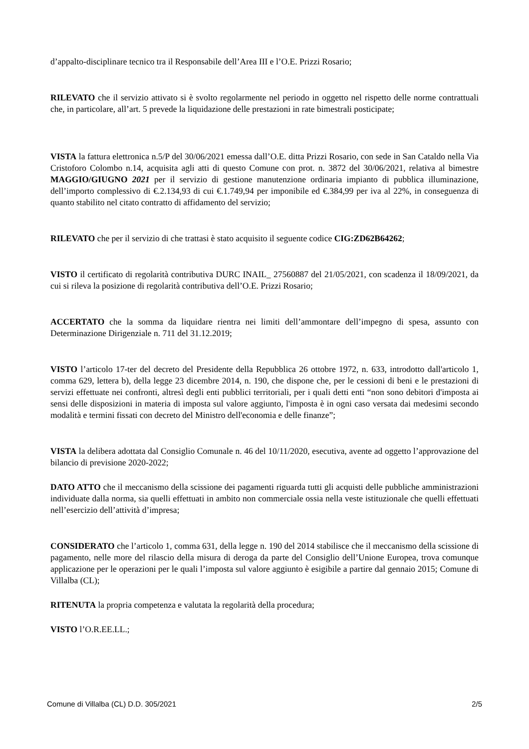d’appalto-disciplinare tecnico tra il Responsabile dell’Area III e l’O.E. Prizzi Rosario;
RILEVATO che il servizio attivato si è svolto regolarmente nel periodo in oggetto nel rispetto delle norme contrattuali che, in particolare, all’art. 5 prevede la liquidazione delle prestazioni in rate bimestrali posticipate;
VISTA la fattura elettronica n.5/P del 30/06/2021 emessa dall’O.E. ditta Prizzi Rosario, con sede in San Cataldo nella Via Cristoforo Colombo n.14, acquisita agli atti di questo Comune con prot. n. 3872 del 30/06/2021, relativa al bimestre MAGGIO/GIUGNO 2021 per il servizio di gestione manutenzione ordinaria impianto di pubblica illuminazione, dell’importo complessivo di €.2.134,93 di cui €.1.749,94 per imponibile ed €.384,99 per iva al 22%, in conseguenza di quanto stabilito nel citato contratto di affidamento del servizio;
RILEVATO che per il servizio di che trattasi è stato acquisito il seguente codice CIG:ZD62B64262;
VISTO il certificato di regolarità contributiva DURC INAIL_ 27560887 del 21/05/2021, con scadenza il 18/09/2021, da cui si rileva la posizione di regolarità contributiva dell’O.E. Prizzi Rosario;
ACCERTATO che la somma da liquidare rientra nei limiti dell’ammontare dell’impegno di spesa, assunto con Determinazione Dirigenziale n. 711 del 31.12.2019;
VISTO l’articolo 17-ter del decreto del Presidente della Repubblica 26 ottobre 1972, n. 633, introdotto dall'articolo 1, comma 629, lettera b), della legge 23 dicembre 2014, n. 190, che dispone che, per le cessioni di beni e le prestazioni di servizi effettuate nei confronti, altresì degli enti pubblici territoriali, per i quali detti enti “non sono debitori d'imposta ai sensi delle disposizioni in materia di imposta sul valore aggiunto, l'imposta è in ogni caso versata dai medesimi secondo modalità e termini fissati con decreto del Ministro dell'economia e delle finanze”;
VISTA la delibera adottata dal Consiglio Comunale n. 46 del 10/11/2020, esecutiva, avente ad oggetto l’approvazione del bilancio di previsione 2020-2022;
DATO ATTO che il meccanismo della scissione dei pagamenti riguarda tutti gli acquisti delle pubbliche amministrazioni individuate dalla norma, sia quelli effettuati in ambito non commerciale ossia nella veste istituzionale che quelli effettuati nell’esercizio dell’attività d’impresa;
CONSIDERATO che l’articolo 1, comma 631, della legge n. 190 del 2014 stabilisce che il meccanismo della scissione di pagamento, nelle more del rilascio della misura di deroga da parte del Consiglio dell’Unione Europea, trova comunque applicazione per le operazioni per le quali l’imposta sul valore aggiunto è esigibile a partire dal gennaio 2015; Comune di Villalba (CL);
RITENUTA la propria competenza e valutata la regolarità della procedura;
VISTO l’O.R.EE.LL.;
Comune di Villalba (CL) D.D. 305/2021 2/5